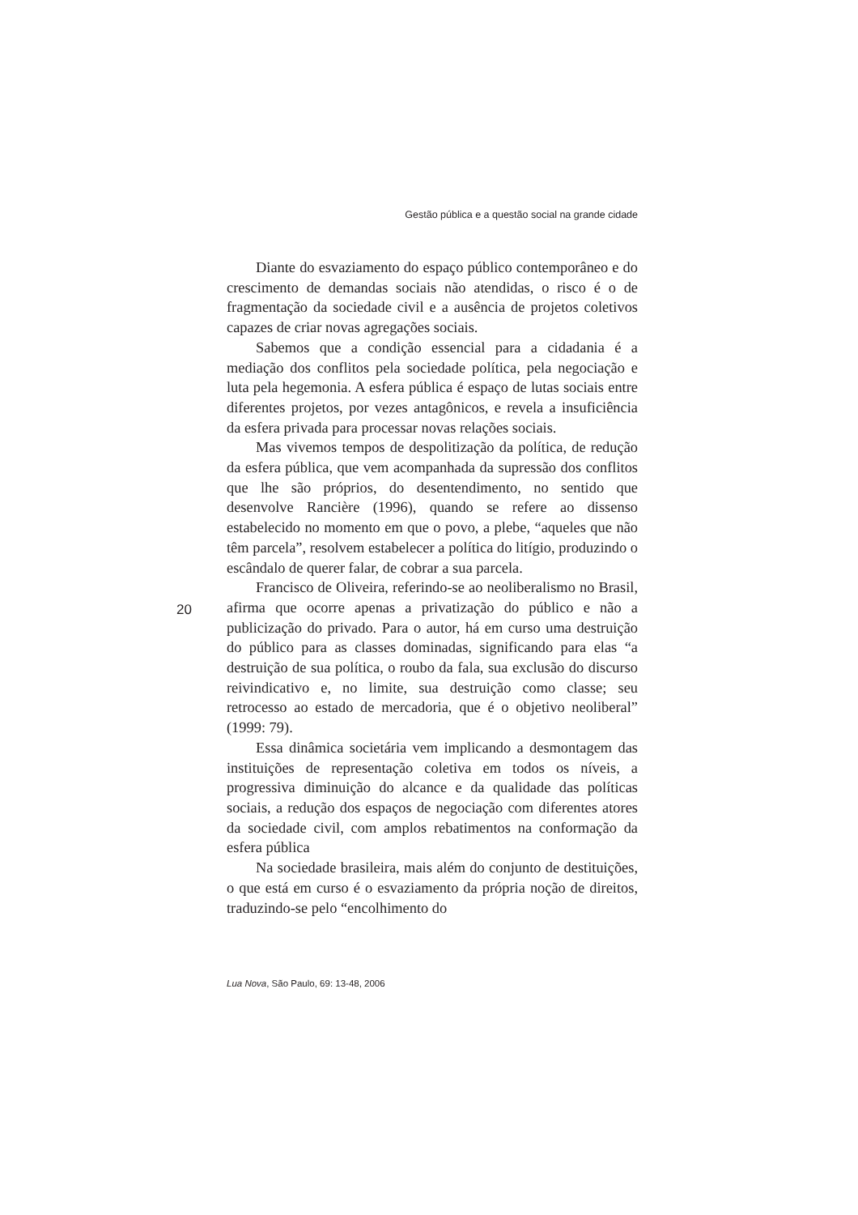Gestão pública e a questão social na grande cidade
Diante do esvaziamento do espaço público contemporâneo e do crescimento de demandas sociais não atendidas, o risco é o de fragmentação da sociedade civil e a ausência de projetos coletivos capazes de criar novas agregações sociais.
Sabemos que a condição essencial para a cidadania é a mediação dos conflitos pela sociedade política, pela negociação e luta pela hegemonia. A esfera pública é espaço de lutas sociais entre diferentes projetos, por vezes antagônicos, e revela a insuficiência da esfera privada para processar novas relações sociais.
Mas vivemos tempos de despolitização da política, de redução da esfera pública, que vem acompanhada da supressão dos conflitos que lhe são próprios, do desentendimento, no sentido que desenvolve Rancière (1996), quando se refere ao dissenso estabelecido no momento em que o povo, a plebe, “aqueles que não têm parcela”, resolvem estabelecer a política do litígio, produzindo o escândalo de querer falar, de cobrar a sua parcela.
Francisco de Oliveira, referindo-se ao neoliberalismo no Brasil, afirma que ocorre apenas a privatização do público e não a publicização do privado. Para o autor, há em curso uma destruição do público para as classes dominadas, significando para elas “a destruição de sua política, o roubo da fala, sua exclusão do discurso reivindicativo e, no limite, sua destruição como classe; seu retrocesso ao estado de mercadoria, que é o objetivo neoliberal” (1999: 79).
Essa dinâmica societária vem implicando a desmontagem das instituições de representação coletiva em todos os níveis, a progressiva diminuição do alcance e da qualidade das políticas sociais, a redução dos espaços de negociação com diferentes atores da sociedade civil, com amplos rebatimentos na conformação da esfera pública
Na sociedade brasileira, mais além do conjunto de destituições, o que está em curso é o esvaziamento da própria noção de direitos, traduzindo-se pelo “encolhimento do
20
Lua Nova, São Paulo, 69: 13-48, 2006